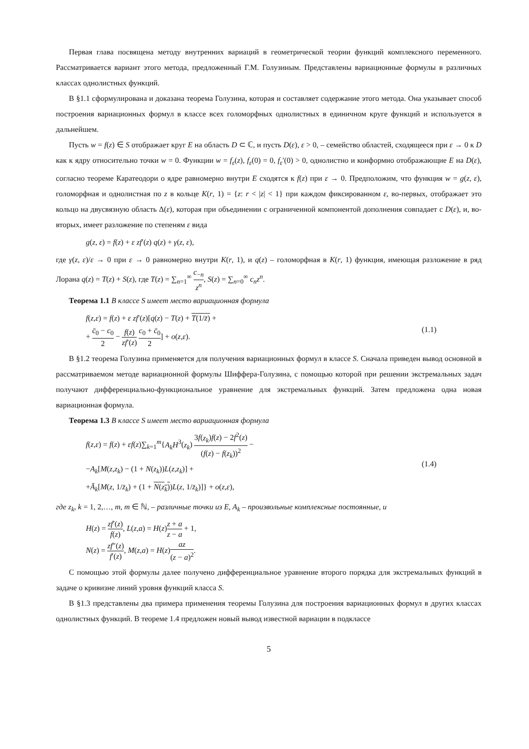Первая глава посвящена методу внутренних вариаций в геометрической теории функций комплексного переменного. Рассматривается вариант этого метода, предложенный Г.М. Голузиным. Представлены вариационные формулы в различных классах однолистных функций.
В §1.1 сформулирована и доказана теорема Голузина, которая и составляет содержание этого метода. Она указывает способ построения вариационных формул в классе всех голоморфных однолистных в единичном круге функций и используется в дальнейшем.
Пусть w = f(z) ∈ S отображает круг E на область D ⊂ ℂ, и пусть D(ε), ε > 0, – семейство областей, сходящееся при ε → 0 к D как к ядру относительно точки w = 0. Функции w = f<sub>ε</sub>(z), f<sub>ε</sub>(0) = 0, f<sub>ε</sub>′(0) > 0, однолистно и конформно отображающие E на D(ε), согласно теореме Каратеодори о ядре равномерно внутри E сходятся к f(z) при ε → 0. Предположим, что функция w = g(z, ε), голоморфная и однолистная по z в кольце K(r, 1) = {z: r < |z| < 1} при каждом фиксированном ε, во-первых, отображает это кольцо на двусвязную область Δ(ε), которая при объединении с ограниченной компонентой дополнения совпадает с D(ε), и, во-вторых, имеет разложение по степеням ε вида
g(z, ε) = f(z) + ε zf′(z) q(z) + γ(z, ε),
где γ(z, ε)/ε → 0 при ε → 0 равномерно внутри K(r, 1), и q(z) – голоморфная в K(r, 1) функция, имеющая разложение в ряд Лорана q(z) = T(z) + S(z), где T(z) = ∑<sub>n=1</sub><sup>∞</sup> c<sub>−n</sub> z<sup>n</sup>, S(z) = ∑<sub>n=0</sub><sup>∞</sup> c<sub>n</sub>z<sup>n</sup>.
Теорема 1.1 В классе S имеет место вариационная формула
f(z,ε) = f(z) + ε zf′(z)[q(z) − T(z) + T(1/z̄) +
+ c̄<sub>0</sub> − c<sub>0</sub> 2 − f(z) zf′(z) c<sub>0</sub> + c̄<sub>0</sub> 2] + o(z,ε).
(1.1)
В §1.2 теорема Голузина применяется для получения вариационных формул в классе S. Сначала приведен вывод основной в рассматриваемом методе вариационной формулы Шиффера-Голузина, с помощью которой при решении экстремальных задач получают дифференциально-функциональное уравнение для экстремальных функций. Затем предложена одна новая вариационная формула.
Теорема 1.3 В классе S имеет место вариационная формула
f(z,ε) = f(z) + εf(z)∑<sub>k=1</sub><sup>m</sup>{A<sub>k</sub>H<sup>3</sup>(z<sub>k</sub>) 3f(z<sub>k</sub>)f(z) − 2f<sup>2</sup>(z) (f(z) − f(z<sub>k</sub>))<sup>2</sup> −
−A<sub>k</sub>[M(z,z<sub>k</sub>) − (1 + N(z<sub>k</sub>))L(z,z<sub>k</sub>)] +
+Ā<sub>k</sub>[M(z, 1/z̄<sub>k</sub>) + (1 + N(z<sub>k</sub>))L(z, 1/z̄<sub>k</sub>)]} + o(z,ε),
(1.4)
где z<sub>k</sub>, k = 1, 2,…, m, m ∈ ℕ, – различные точки из E, A<sub>k</sub> – произвольные комплексные постоянные, и
H(z) = zf′(z) f(z), L(z,a) = H(z)z + a z − a + 1,
N(z) = zf″(z) f′(z), M(z,a) = H(z)az (z − a)<sup>2</sup>.
С помощью этой формулы далее получено дифференциальное уравнение второго порядка для экстремальных функций в задаче о кривизне линий уровня функций класса S.
В §1.3 представлены два примера применения теоремы Голузина для построения вариационных формул в других классах однолистных функций. В теореме 1.4 предложен новый вывод известной вариации в подклассе
5